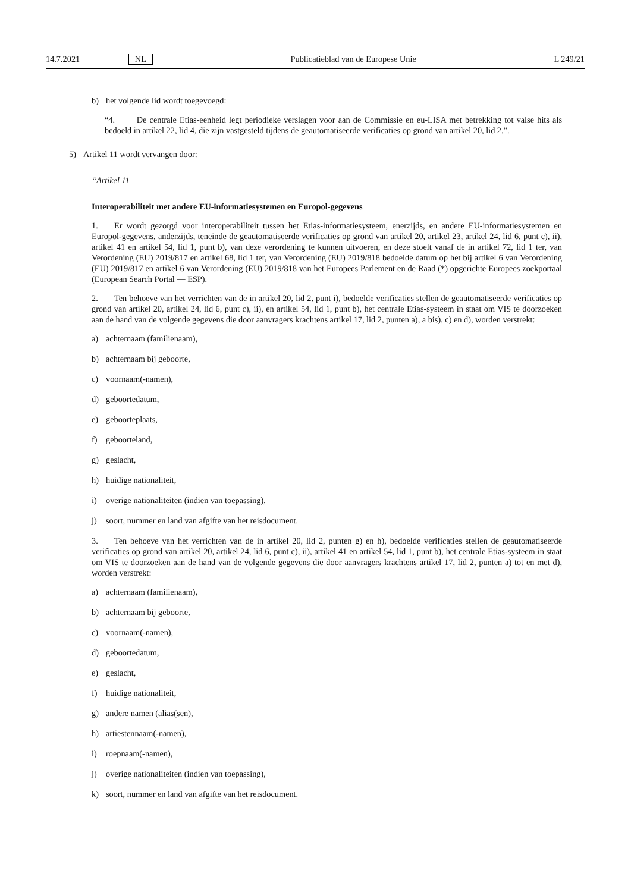14.7.2021 NL Publicatieblad van de Europese Unie L 249/21
b) het volgende lid wordt toegevoegd:
“4. De centrale Etias-eenheid legt periodieke verslagen voor aan de Commissie en eu-LISA met betrekking tot valse hits als bedoeld in artikel 22, lid 4, die zijn vastgesteld tijdens de geautomatiseerde verificaties op grond van artikel 20, lid 2.”.
5) Artikel 11 wordt vervangen door:
“Artikel 11
Interoperabiliteit met andere EU-informatiesystemen en Europol-gegevens
1. Er wordt gezorgd voor interoperabiliteit tussen het Etias-informatiesysteem, enerzijds, en andere EU-informatie­systemen en Europol-gegevens, anderzijds, teneinde de geautomatiseerde verificaties op grond van artikel 20, artikel 23, artikel 24, lid 6, punt c), ii), artikel 41 en artikel 54, lid 1, punt b), van deze verordening te kunnen uitvoeren, en deze stoelt vanaf de in artikel 72, lid 1 ter, van Verordening (EU) 2019/817 en artikel 68, lid 1 ter, van Verordening (EU) 2019/818 bedoelde datum op het bij artikel 6 van Verordening (EU) 2019/817 en artikel 6 van Verordening (EU) 2019/818 van het Europees Parlement en de Raad (*) opgerichte Europees zoekportaal (European Search Portal — ESP).
2. Ten behoeve van het verrichten van de in artikel 20, lid 2, punt i), bedoelde verificaties stellen de geautomatiseerde verificaties op grond van artikel 20, artikel 24, lid 6, punt c), ii), en artikel 54, lid 1, punt b), het centrale Etias-systeem in staat om VIS te doorzoeken aan de hand van de volgende gegevens die door aanvragers krachtens artikel 17, lid 2, punten a), a bis), c) en d), worden verstrekt:
a) achternaam (familienaam),
b) achternaam bij geboorte,
c) voornaam(-namen),
d) geboortedatum,
e) geboorteplaats,
f) geboorteland,
g) geslacht,
h) huidige nationaliteit,
i) overige nationaliteiten (indien van toepassing),
j) soort, nummer en land van afgifte van het reisdocument.
3. Ten behoeve van het verrichten van de in artikel 20, lid 2, punten g) en h), bedoelde verificaties stellen de geautomatiseerde verificaties op grond van artikel 20, artikel 24, lid 6, punt c), ii), artikel 41 en artikel 54, lid 1, punt b), het centrale Etias-systeem in staat om VIS te doorzoeken aan de hand van de volgende gegevens die door aanvragers krachtens artikel 17, lid 2, punten a) tot en met d), worden verstrekt:
a) achternaam (familienaam),
b) achternaam bij geboorte,
c) voornaam(-namen),
d) geboortedatum,
e) geslacht,
f) huidige nationaliteit,
g) andere namen (alias(sen),
h) artiestennaam(-namen),
i) roepnaam(-namen),
j) overige nationaliteiten (indien van toepassing),
k) soort, nummer en land van afgifte van het reisdocument.